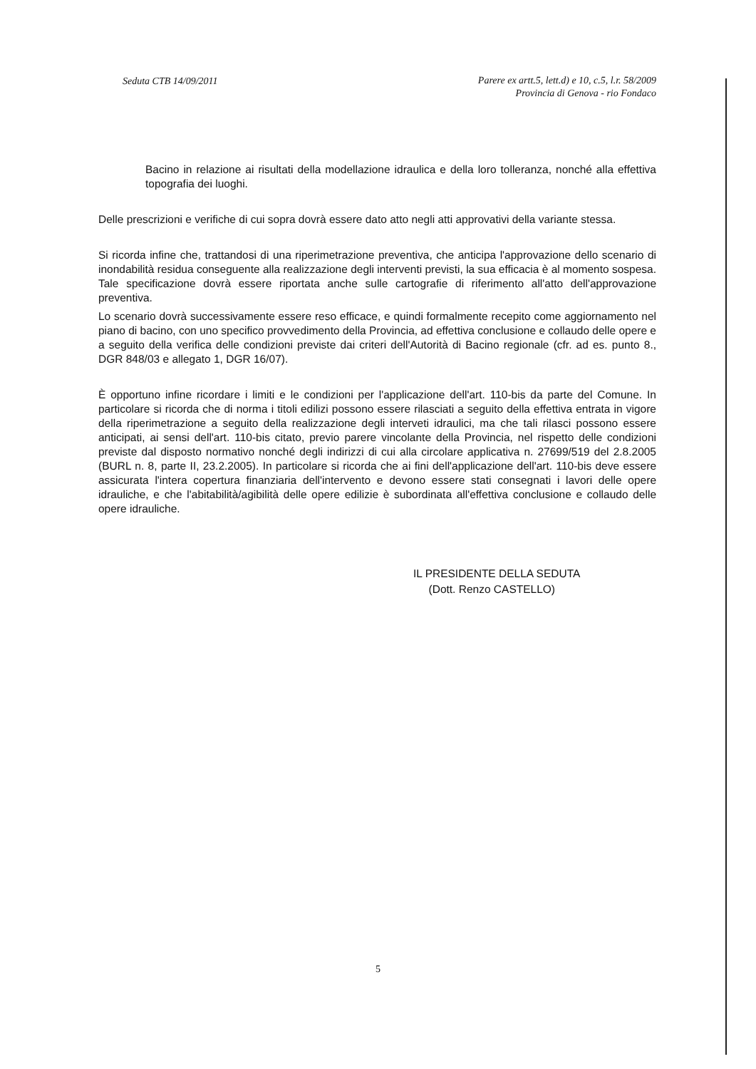Seduta CTB 14/09/2011
Parere ex artt.5, lett.d) e 10, c.5, l.r. 58/2009
Provincia di Genova - rio Fondaco
Bacino in relazione ai risultati della modellazione idraulica e della loro tolleranza, nonché alla effettiva topografia dei luoghi.
Delle prescrizioni e verifiche di cui sopra dovrà essere dato atto negli atti approvativi della variante stessa.
Si ricorda infine che, trattandosi di una riperimetrazione preventiva, che anticipa l'approvazione dello scenario di inondabilità residua conseguente alla realizzazione degli interventi previsti, la sua efficacia è al momento sospesa. Tale specificazione dovrà essere riportata anche sulle cartografie di riferimento all'atto dell'approvazione preventiva.
Lo scenario dovrà successivamente essere reso efficace, e quindi formalmente recepito come aggiornamento nel piano di bacino, con uno specifico provvedimento della Provincia, ad effettiva conclusione e collaudo delle opere e a seguito della verifica delle condizioni previste dai criteri dell'Autorità di Bacino regionale (cfr. ad es. punto 8., DGR 848/03 e allegato 1, DGR 16/07).
È opportuno infine ricordare i limiti e le condizioni per l'applicazione dell'art. 110-bis da parte del Comune. In particolare si ricorda che di norma i titoli edilizi possono essere rilasciati a seguito della effettiva entrata in vigore della riperimetrazione a seguito della realizzazione degli interveti idraulici, ma che tali rilasci possono essere anticipati, ai sensi dell'art. 110-bis citato, previo parere vincolante della Provincia, nel rispetto delle condizioni previste dal disposto normativo nonché degli indirizzi di cui alla circolare applicativa n. 27699/519 del 2.8.2005 (BURL n. 8, parte II, 23.2.2005). In particolare si ricorda che ai fini dell'applicazione dell'art. 110-bis deve essere assicurata l'intera copertura finanziaria dell'intervento e devono essere stati consegnati i lavori delle opere idrauliche, e che l'abitabilità/agibilità delle opere edilizie è subordinata all'effettiva conclusione e collaudo delle opere idrauliche.
IL PRESIDENTE DELLA SEDUTA
(Dott. Renzo CASTELLO)
5